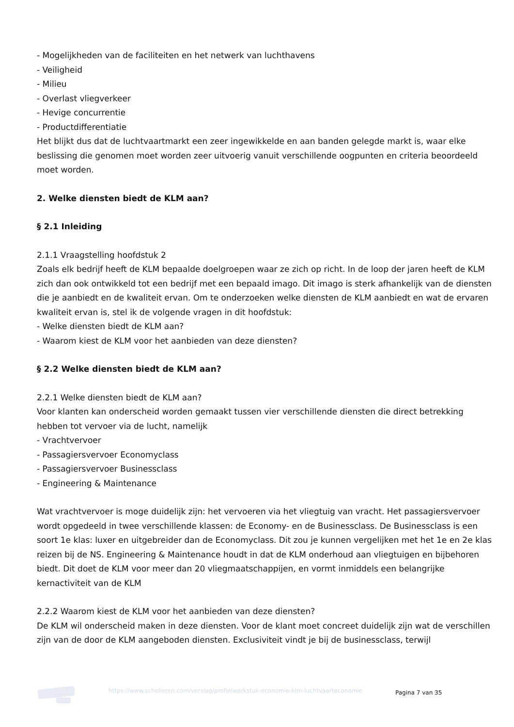- Mogelijkheden van de faciliteiten en het netwerk van luchthavens
- Veiligheid
- Milieu
- Overlast vliegverkeer
- Hevige concurrentie
- Productdifferentiatie
Het blijkt dus dat de luchtvaartmarkt een zeer ingewikkelde en aan banden gelegde markt is, waar elke beslissing die genomen moet worden zeer uitvoerig vanuit verschillende oogpunten en criteria beoordeeld moet worden.
2. Welke diensten biedt de KLM aan?
§ 2.1 Inleiding
2.1.1 Vraagstelling hoofdstuk 2
Zoals elk bedrijf heeft de KLM bepaalde doelgroepen waar ze zich op richt. In de loop der jaren heeft de KLM zich dan ook ontwikkeld tot een bedrijf met een bepaald imago. Dit imago is sterk afhankelijk van de diensten die je aanbiedt en de kwaliteit ervan. Om te onderzoeken welke diensten de KLM aanbiedt en wat de ervaren kwaliteit ervan is, stel ik de volgende vragen in dit hoofdstuk:
- Welke diensten biedt de KLM aan?
- Waarom kiest de KLM voor het aanbieden van deze diensten?
§ 2.2 Welke diensten biedt de KLM aan?
2.2.1 Welke diensten biedt de KLM aan?
Voor klanten kan onderscheid worden gemaakt tussen vier verschillende diensten die direct betrekking hebben tot vervoer via de lucht, namelijk
- Vrachtvervoer
- Passagiersvervoer Economyclass
- Passagiersvervoer Businessclass
- Engineering & Maintenance
Wat vrachtvervoer is moge duidelijk zijn: het vervoeren via het vliegtuig van vracht. Het passagiersvervoer wordt opgedeeld in twee verschillende klassen: de Economy- en de Businessclass. De Businessclass is een soort 1e klas: luxer en uitgebreider dan de Economyclass. Dit zou je kunnen vergelijken met het 1e en 2e klas reizen bij de NS. Engineering & Maintenance houdt in dat de KLM onderhoud aan vliegtuigen en bijbehoren biedt. Dit doet de KLM voor meer dan 20 vliegmaatschappijen, en vormt inmiddels een belangrijke kernactiviteit van de KLM
2.2.2 Waarom kiest de KLM voor het aanbieden van deze diensten?
De KLM wil onderscheid maken in deze diensten. Voor de klant moet concreet duidelijk zijn wat de verschillen zijn van de door de KLM aangeboden diensten. Exclusiviteit vindt je bij de businessclass, terwijl
https://www.scholieren.com/verslag/profielwerkstuk-economie-klm-luchtvaarteconomie
Pagina 7 van 35